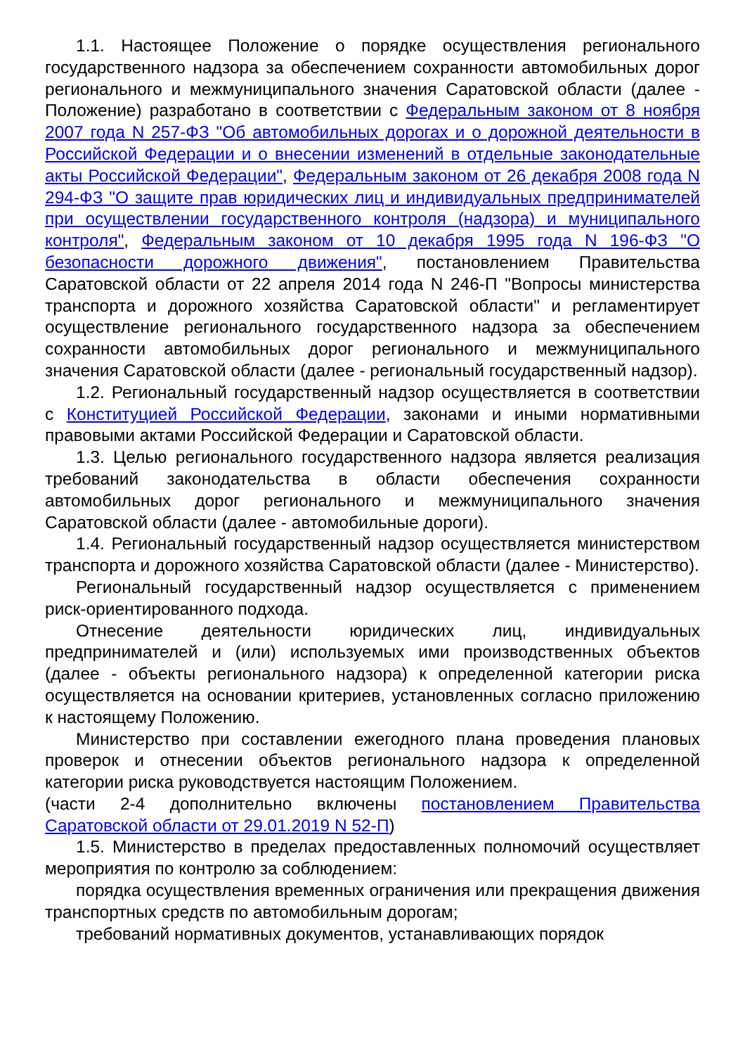1.1. Настоящее Положение о порядке осуществления регионального государственного надзора за обеспечением сохранности автомобильных дорог регионального и межмуниципального значения Саратовской области (далее - Положение) разработано в соответствии с Федеральным законом от 8 ноября 2007 года N 257-ФЗ "Об автомобильных дорогах и о дорожной деятельности в Российской Федерации и о внесении изменений в отдельные законодательные акты Российской Федерации", Федеральным законом от 26 декабря 2008 года N 294-ФЗ "О защите прав юридических лиц и индивидуальных предпринимателей при осуществлении государственного контроля (надзора) и муниципального контроля", Федеральным законом от 10 декабря 1995 года N 196-ФЗ "О безопасности дорожного движения", постановлением Правительства Саратовской области от 22 апреля 2014 года N 246-П "Вопросы министерства транспорта и дорожного хозяйства Саратовской области" и регламентирует осуществление регионального государственного надзора за обеспечением сохранности автомобильных дорог регионального и межмуниципального значения Саратовской области (далее - региональный государственный надзор).
1.2. Региональный государственный надзор осуществляется в соответствии с Конституцией Российской Федерации, законами и иными нормативными правовыми актами Российской Федерации и Саратовской области.
1.3. Целью регионального государственного надзора является реализация требований законодательства в области обеспечения сохранности автомобильных дорог регионального и межмуниципального значения Саратовской области (далее - автомобильные дороги).
1.4. Региональный государственный надзор осуществляется министерством транспорта и дорожного хозяйства Саратовской области (далее - Министерство).
Региональный государственный надзор осуществляется с применением риск-ориентированного подхода.
Отнесение деятельности юридических лиц, индивидуальных предпринимателей и (или) используемых ими производственных объектов (далее - объекты регионального надзора) к определенной категории риска осуществляется на основании критериев, установленных согласно приложению к настоящему Положению.
Министерство при составлении ежегодного плана проведения плановых проверок и отнесении объектов регионального надзора к определенной категории риска руководствуется настоящим Положением.
(части 2-4 дополнительно включены постановлением Правительства Саратовской области от 29.01.2019 N 52-П)
1.5. Министерство в пределах предоставленных полномочий осуществляет мероприятия по контролю за соблюдением:
порядка осуществления временных ограничения или прекращения движения транспортных средств по автомобильным дорогам;
требований нормативных документов, устанавливающих порядок